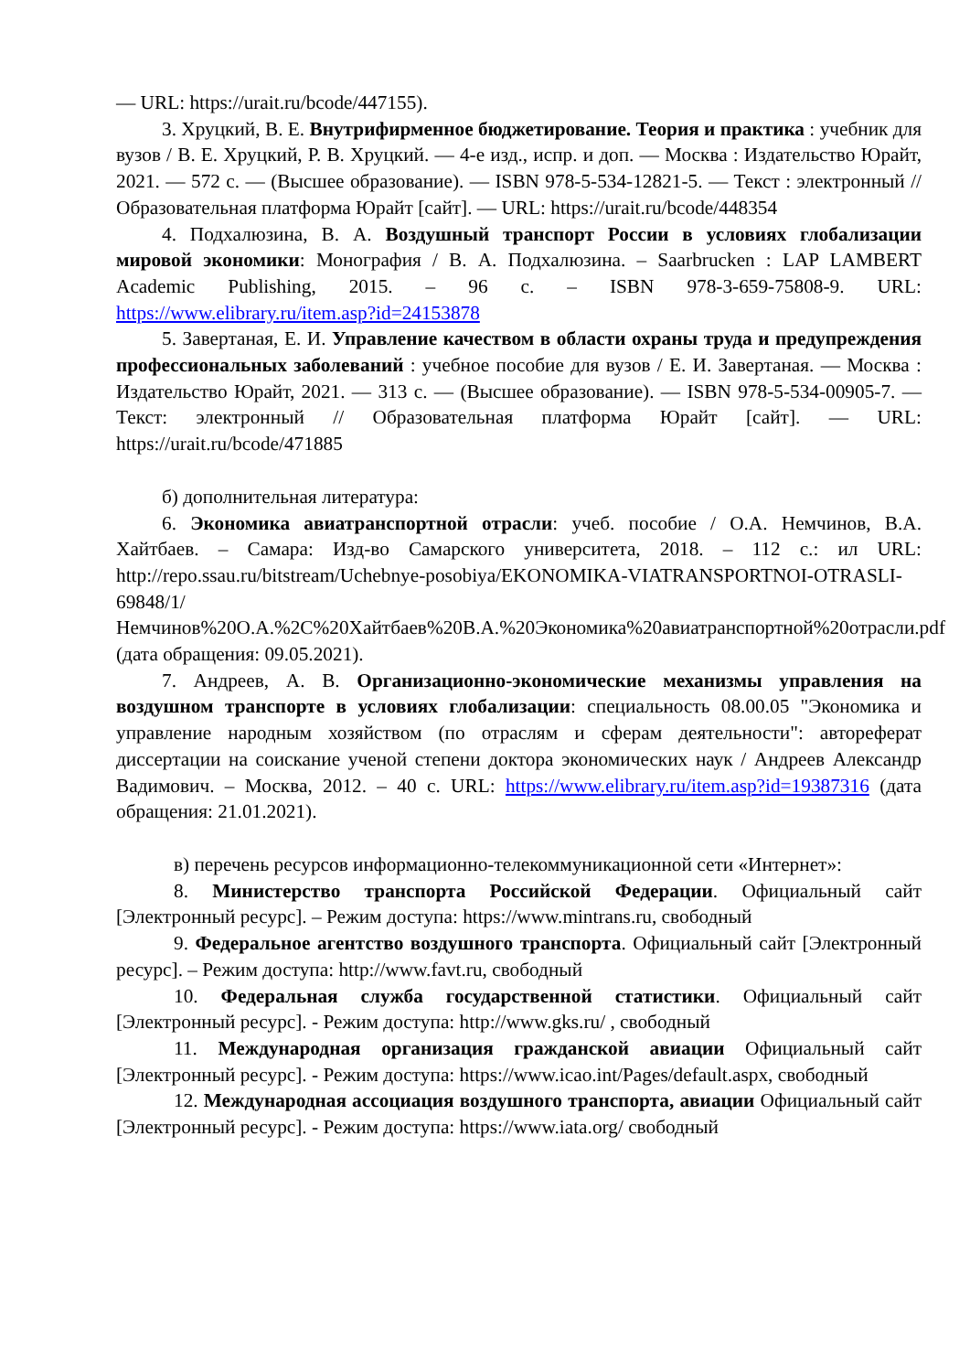— URL: https://urait.ru/bcode/447155).
3. Хруцкий, В. Е. Внутрифирменное бюджетирование. Теория и практика : учебник для вузов / В. Е. Хруцкий, Р. В. Хруцкий. — 4-е изд., испр. и доп. — Москва : Издательство Юрайт, 2021. — 572 с. — (Высшее образование). — ISBN 978-5-534-12821-5. — Текст : электронный // Образовательная платформа Юрайт [сайт]. — URL: https://urait.ru/bcode/448354
4. Подхалюзина, В. А. Воздушный транспорт России в условиях глобализации мировой экономики: Монография / В. А. Подхалюзина. – Saarbrucken : LAP LAMBERT Academic Publishing, 2015. – 96 с. – ISBN 978-3-659-75808-9. URL: https://www.elibrary.ru/item.asp?id=24153878
5. Завертаная, Е. И. Управление качеством в области охраны труда и предупреждения профессиональных заболеваний : учебное пособие для вузов / Е. И. Завертаная. — Москва : Издательство Юрайт, 2021. — 313 с. — (Высшее образование). — ISBN 978-5-534-00905-7. — Текст: электронный // Образовательная платформа Юрайт [сайт]. — URL: https://urait.ru/bcode/471885
б) дополнительная литература:
6. Экономика авиатранспортной отрасли: учеб. пособие / О.А. Немчинов, В.А. Хайтбаев. – Самара: Изд-во Самарского университета, 2018. – 112 с.: ил URL: http://repo.ssau.ru/bitstream/Uchebnye-posobiya/EKONOMIKA-VIATRANSPORTNOI-OTRASLI-69848/1/Немчинов%20О.А.%2С%20Хайтбаев%20В.А.%20Экономика%20авиатранспортной%20отрасли.pdf (дата обращения: 09.05.2021).
7. Андреев, А. В. Организационно-экономические механизмы управления на воздушном транспорте в условиях глобализации: специальность 08.00.05 "Экономика и управление народным хозяйством (по отраслям и сферам деятельности": автореферат диссертации на соискание ученой степени доктора экономических наук / Андреев Александр Вадимович. – Москва, 2012. – 40 с. URL: https://www.elibrary.ru/item.asp?id=19387316 (дата обращения: 21.01.2021).
в) перечень ресурсов информационно-телекоммуникационной сети «Интернет»:
8. Министерство транспорта Российской Федерации. Официальный сайт [Электронный ресурс]. – Режим доступа: https://www.mintrans.ru, свободный
9. Федеральное агентство воздушного транспорта. Официальный сайт [Электронный ресурс]. – Режим доступа: http://www.favt.ru, свободный
10. Федеральная служба государственной статистики. Официальный сайт [Электронный ресурс]. - Режим доступа: http://www.gks.ru/ , свободный
11. Международная организация гражданской авиации Официальный сайт [Электронный ресурс]. - Режим доступа: https://www.icao.int/Pages/default.aspx, свободный
12. Международная ассоциация воздушного транспорта, авиации Официальный сайт [Электронный ресурс]. - Режим доступа: https://www.iata.org/ свободный